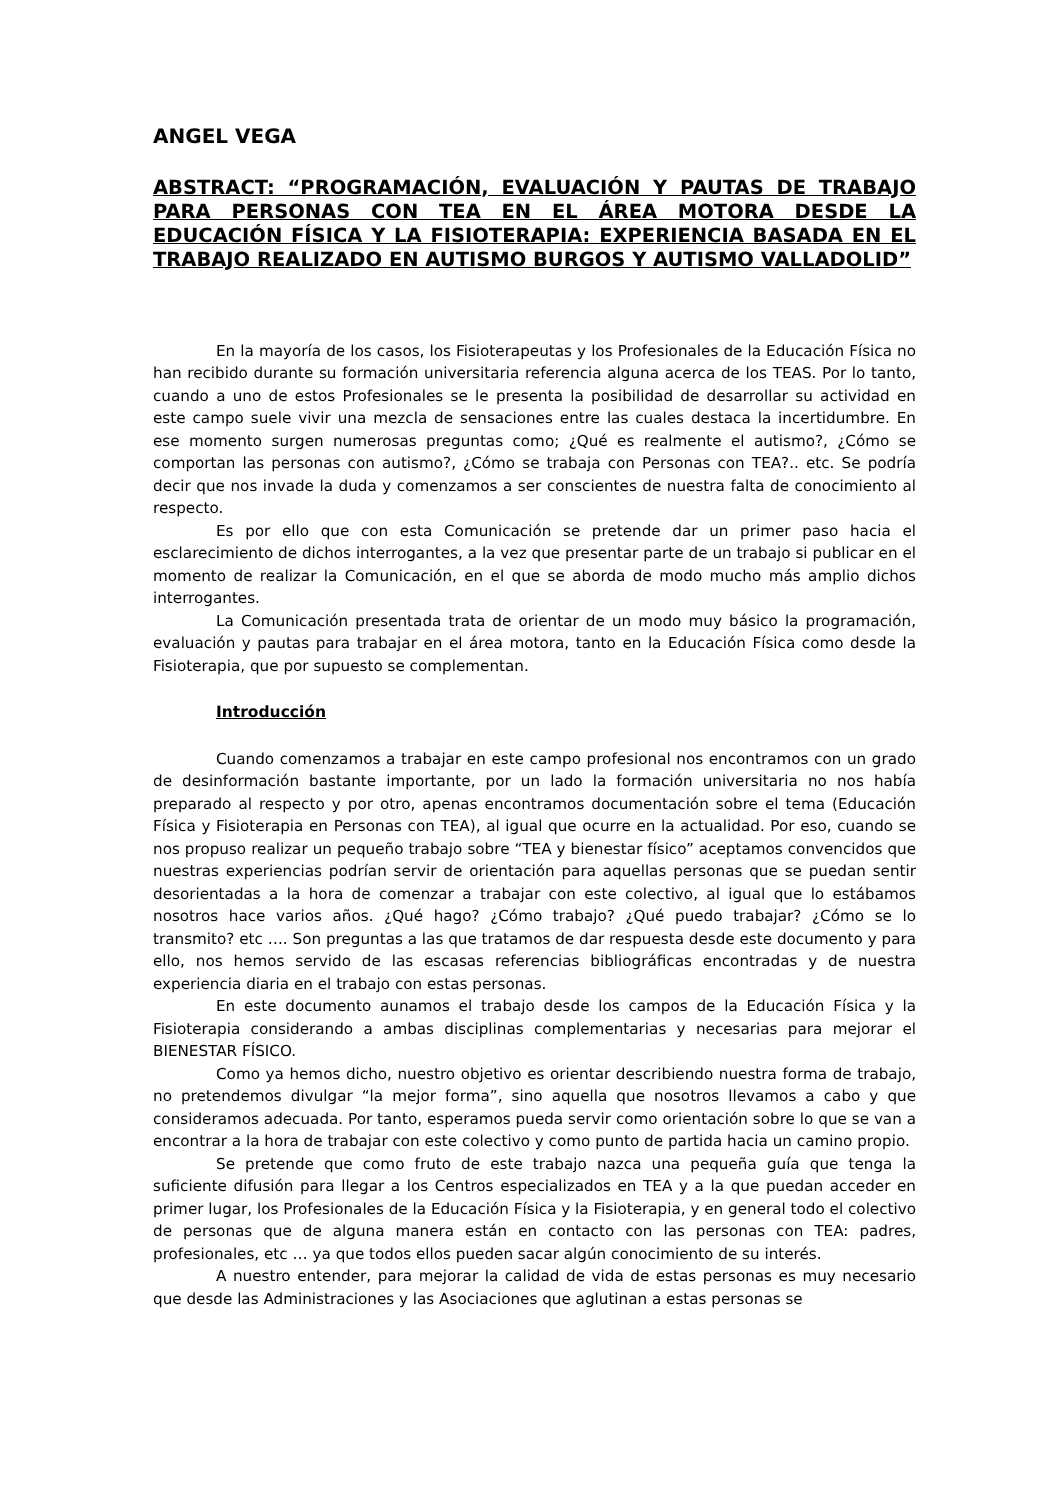ANGEL VEGA
ABSTRACT: “PROGRAMACIÓN, EVALUACIÓN Y PAUTAS DE TRABAJO PARA PERSONAS CON TEA EN EL ÁREA MOTORA DESDE LA EDUCACIÓN FÍSICA Y LA FISIOTERAPIA: EXPERIENCIA BASADA EN EL TRABAJO REALIZADO EN AUTISMO BURGOS Y AUTISMO VALLADOLID”
En la mayoría de los casos, los Fisioterapeutas y los Profesionales de la Educación Física no han recibido durante su formación universitaria referencia alguna acerca de los TEAS. Por lo tanto, cuando a uno de estos Profesionales se le presenta la posibilidad de desarrollar su actividad en este campo suele vivir una mezcla de sensaciones entre las cuales destaca la incertidumbre. En ese momento surgen numerosas preguntas como; ¿Qué es realmente el autismo?, ¿Cómo se comportan las personas con autismo?, ¿Cómo se trabaja con Personas con TEA?.. etc. Se podría decir que nos invade la duda y comenzamos a ser conscientes de nuestra falta de conocimiento al respecto.
Es por ello que con esta Comunicación se pretende dar un primer paso hacia el esclarecimiento de dichos interrogantes, a la vez que presentar parte de un trabajo si publicar en el momento de realizar la Comunicación, en el que se aborda de modo mucho más amplio dichos interrogantes.
La Comunicación presentada trata de orientar de un modo muy básico la programación, evaluación y pautas para trabajar en el área motora, tanto en la Educación Física como desde la Fisioterapia, que por supuesto se complementan.
Introducción
Cuando comenzamos a trabajar en este campo profesional nos encontramos con un grado de desinformación bastante importante, por un lado la formación universitaria no nos había preparado al respecto y por otro, apenas encontramos documentación sobre el tema (Educación Física y Fisioterapia en Personas con TEA), al igual que ocurre en la actualidad. Por eso, cuando se nos propuso realizar un pequeño trabajo sobre “TEA y bienestar físico” aceptamos convencidos que nuestras experiencias podrían servir de orientación para aquellas personas que se puedan sentir desorientadas a la hora de comenzar a trabajar con este colectivo, al igual que lo estábamos nosotros hace varios años. ¿Qué hago? ¿Cómo trabajo? ¿Qué puedo trabajar? ¿Cómo se lo transmito? etc …. Son preguntas a las que tratamos de dar respuesta desde este documento y para ello, nos hemos servido de las escasas referencias bibliográficas encontradas y de nuestra experiencia diaria en el trabajo con estas personas.
En este documento aunamos el trabajo desde los campos de la Educación Física y la Fisioterapia considerando a ambas disciplinas complementarias y necesarias para mejorar el BIENESTAR FÍSICO.
Como ya hemos dicho, nuestro objetivo es orientar describiendo nuestra forma de trabajo, no pretendemos divulgar “la mejor forma”, sino aquella que nosotros llevamos a cabo y que consideramos adecuada. Por tanto, esperamos pueda servir como orientación sobre lo que se van a encontrar a la hora de trabajar con este colectivo y como punto de partida hacia un camino propio.
Se pretende que como fruto de este trabajo nazca una pequeña guía que tenga la suficiente difusión para llegar a los Centros especializados en TEA y a la que puedan acceder en primer lugar, los Profesionales de la Educación Física y la Fisioterapia, y en general todo el colectivo de personas que de alguna manera están en contacto con las personas con TEA: padres, profesionales, etc … ya que todos ellos pueden sacar algún conocimiento de su interés.
A nuestro entender, para mejorar la calidad de vida de estas personas es muy necesario que desde las Administraciones y las Asociaciones que aglutinan a estas personas se